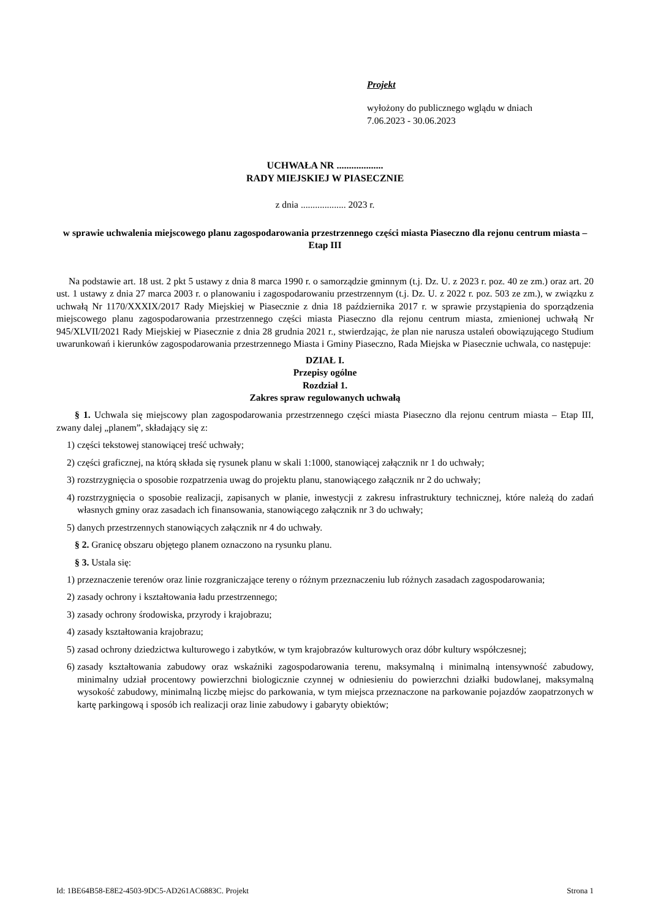Projekt
wyłożony do publicznego wglądu w dniach
7.06.2023 - 30.06.2023
UCHWAŁA NR ...................
RADY MIEJSKIEJ W PIASECZNIE
z dnia ................... 2023 r.
w sprawie uchwalenia miejscowego planu zagospodarowania przestrzennego części miasta Piaseczno dla rejonu centrum miasta – Etap III
Na podstawie art. 18 ust. 2 pkt 5 ustawy z dnia 8 marca 1990 r. o samorządzie gminnym (t.j. Dz. U. z 2023 r. poz. 40 ze zm.) oraz art. 20 ust. 1 ustawy z dnia 27 marca 2003 r. o planowaniu i zagospodarowaniu przestrzennym (t.j. Dz. U. z 2022 r. poz. 503 ze zm.), w związku z uchwałą Nr 1170/XXXIX/2017 Rady Miejskiej w Piasecznie z dnia 18 października 2017 r. w sprawie przystąpienia do sporządzenia miejscowego planu zagospodarowania przestrzennego części miasta Piaseczno dla rejonu centrum miasta, zmienionej uchwałą Nr 945/XLVII/2021 Rady Miejskiej w Piasecznie z dnia 28 grudnia 2021 r., stwierdzając, że plan nie narusza ustaleń obowiązującego Studium uwarunkowań i kierunków zagospodarowania przestrzennego Miasta i Gminy Piaseczno, Rada Miejska w Piasecznie uchwala, co następuje:
DZIAŁ I.
Przepisy ogólne
Rozdział 1.
Zakres spraw regulowanych uchwałą
§ 1. Uchwala się miejscowy plan zagospodarowania przestrzennego części miasta Piaseczno dla rejonu centrum miasta – Etap III, zwany dalej „planem”, składający się z:
1) części tekstowej stanowiącej treść uchwały;
2) części graficznej, na którą składa się rysunek planu w skali 1:1000, stanowiącej załącznik nr 1 do uchwały;
3) rozstrzygnięcia o sposobie rozpatrzenia uwag do projektu planu, stanowiącego załącznik nr 2 do uchwały;
4) rozstrzygnięcia o sposobie realizacji, zapisanych w planie, inwestycji z zakresu infrastruktury technicznej, które należą do zadań własnych gminy oraz zasadach ich finansowania, stanowiącego załącznik nr 3 do uchwały;
5) danych przestrzennych stanowiących załącznik nr 4 do uchwały.
§ 2. Granicę obszaru objętego planem oznaczono na rysunku planu.
§ 3. Ustala się:
1) przeznaczenie terenów oraz linie rozgraniczające tereny o różnym przeznaczeniu lub różnych zasadach zagospodarowania;
2) zasady ochrony i kształtowania ładu przestrzennego;
3) zasady ochrony środowiska, przyrody i krajobrazu;
4) zasady kształtowania krajobrazu;
5) zasad ochrony dziedzictwa kulturowego i zabytków, w tym krajobrazów kulturowych oraz dóbr kultury współczesnej;
6) zasady kształtowania zabudowy oraz wskaźniki zagospodarowania terenu, maksymalną i minimalną intensywność zabudowy, minimalny udział procentowy powierzchni biologicznie czynnej w odniesieniu do powierzchni działki budowlanej, maksymalną wysokość zabudowy, minimalną liczbę miejsc do parkowania, w tym miejsca przeznaczone na parkowanie pojazdów zaopatrzonych w kartę parkingową i sposób ich realizacji oraz linie zabudowy i gabaryty obiektów;
Id: 1BE64B58-E8E2-4503-9DC5-AD261AC6883C. Projekt Strona 1